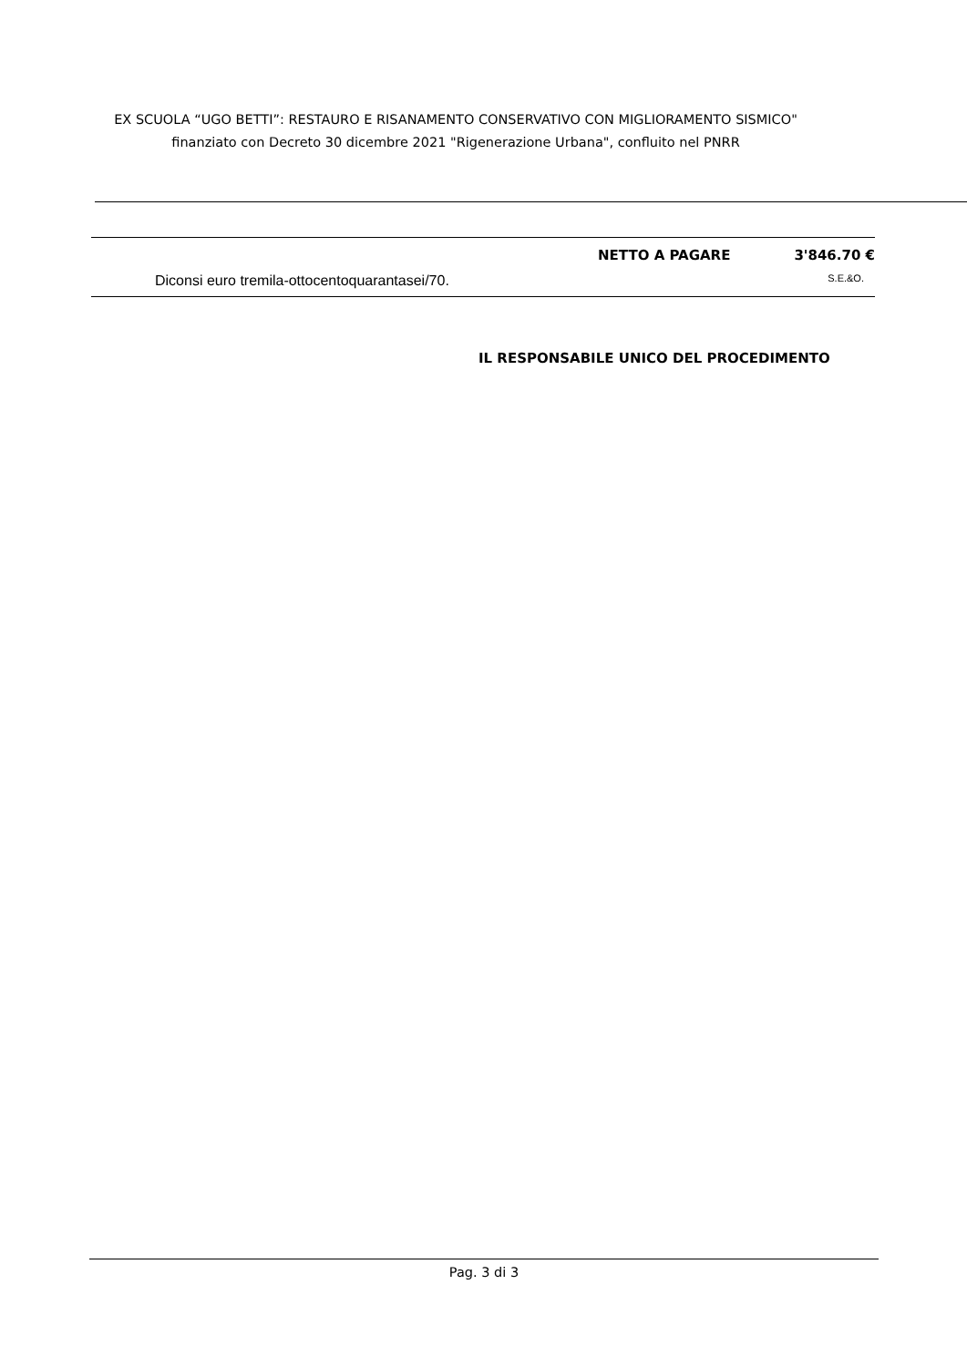EX SCUOLA “UGO BETTI”: RESTAURO E RISANAMENTO CONSERVATIVO CON MIGLIORAMENTO SISMICO"
finanziato con Decreto 30 dicembre 2021 "Rigenerazione Urbana", confluito nel PNRR
NETTO A PAGARE 3'846.70 €
Diconsi euro tremila-ottocentoquarantasei/70. S.E.&O.
IL RESPONSABILE UNICO DEL PROCEDIMENTO
Pag. 3 di 3